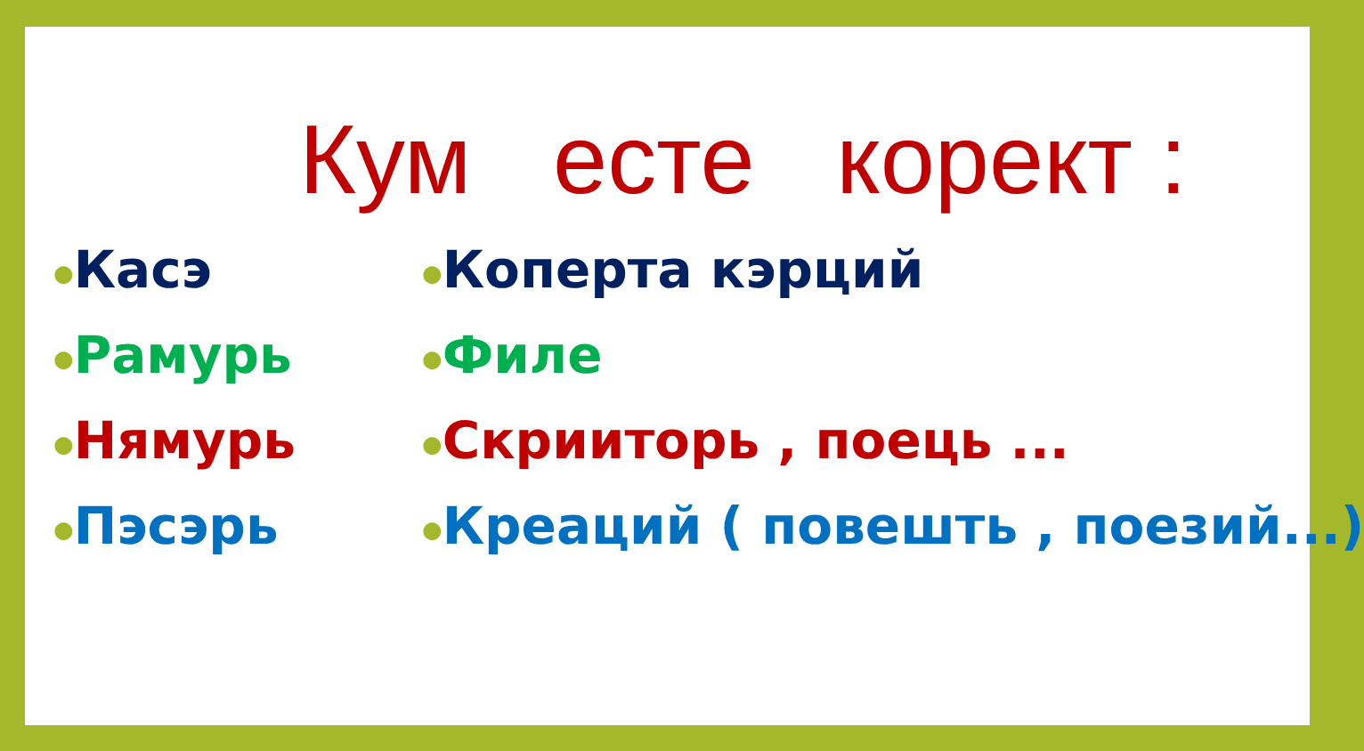Кум есте корект :
●Касэ
●Рамурь
●Нямурь
●Пэсэрь
●Коперта кэрций
●Филе
●Скрииторь , поець ...
●Креаций ( повешть , поезий...)